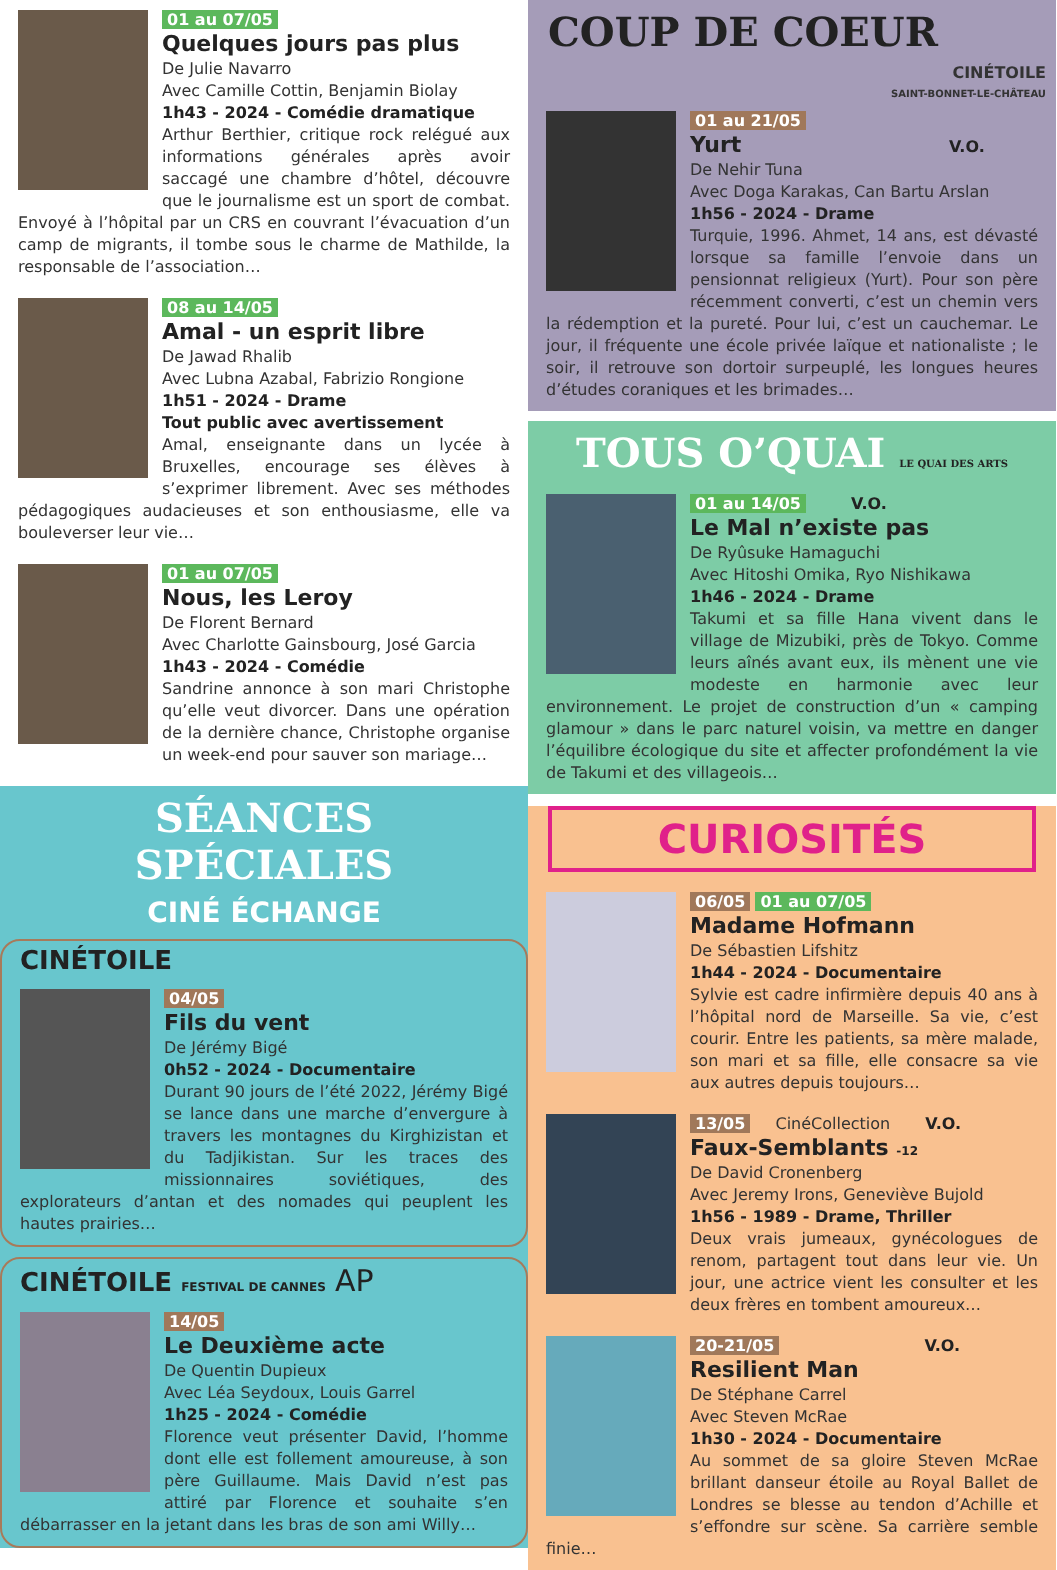01 au 07/05
Quelques jours pas plus
De Julie Navarro
Avec Camille Cottin, Benjamin Biolay
1h43 - 2024 - Comédie dramatique
Arthur Berthier, critique rock relégué aux informations générales après avoir saccagé une chambre d’hôtel, découvre que le journalisme est un sport de combat. Envoyé à l’hôpital par un CRS en couvrant l’évacuation d’un camp de migrants, il tombe sous le charme de Mathilde, la responsable de l’association…
08 au 14/05
Amal - un esprit libre
De Jawad Rhalib
Avec Lubna Azabal, Fabrizio Rongione
1h51 - 2024 - Drame
Tout public avec avertissement
Amal, enseignante dans un lycée à Bruxelles, encourage ses élèves à s’exprimer librement. Avec ses méthodes pédagogiques audacieuses et son enthousiasme, elle va bouleverser leur vie…
01 au 07/05
Nous, les Leroy
De Florent Bernard
Avec Charlotte Gainsbourg, José Garcia
1h43 - 2024 - Comédie
Sandrine annonce à son mari Christophe qu’elle veut divorcer. Dans une opération de la dernière chance, Christophe organise un week-end pour sauver son mariage…
SÉANCES SPÉCIALES
CINÉ ÉCHANGE
CINÉTOILE
04/05
Fils du vent
De Jérémy Bigé
0h52 - 2024 - Documentaire
Durant 90 jours de l’été 2022, Jérémy Bigé se lance dans une marche d’envergure à travers les montagnes du Kirghizistan et du Tadjikistan. Sur les traces des missionnaires soviétiques, des explorateurs d’antan et des nomades qui peuplent les hautes prairies…
CINÉTOILE FESTIVAL DE CANNES AP
14/05
Le Deuxième acte
De Quentin Dupieux
Avec Léa Seydoux, Louis Garrel
1h25 - 2024 - Comédie
Florence veut présenter David, l’homme dont elle est follement amoureuse, à son père Guillaume. Mais David n’est pas attiré par Florence et souhaite s’en débarrasser en la jetant dans les bras de son ami Willy…
COUP DE COEUR
CINÉTOILE
SAINT-BONNET-LE-CHÂTEAU
01 au 21/05
Yurt V.O.
De Nehir Tuna
Avec Doga Karakas, Can Bartu Arslan
1h56 - 2024 - Drame
Turquie, 1996. Ahmet, 14 ans, est dévasté lorsque sa famille l’envoie dans un pensionnat religieux (Yurt). Pour son père récemment converti, c’est un chemin vers la rédemption et la pureté. Pour lui, c’est un cauchemar. Le jour, il fréquente une école privée laïque et nationaliste ; le soir, il retrouve son dortoir surpeuplé, les longues heures d’études coraniques et les brimades…
TOUS O’QUAI LE QUAI DES ARTS
01 au 14/05 V.O.
Le Mal n’existe pas
De Ryûsuke Hamaguchi
Avec Hitoshi Omika, Ryo Nishikawa
1h46 - 2024 - Drame
Takumi et sa fille Hana vivent dans le village de Mizubiki, près de Tokyo. Comme leurs aînés avant eux, ils mènent une vie modeste en harmonie avec leur environnement. Le projet de construction d’un « camping glamour » dans le parc naturel voisin, va mettre en danger l’équilibre écologique du site et affecter profondément la vie de Takumi et des villageois…
CURIOSITÉS
06/05 01 au 07/05
Madame Hofmann
De Sébastien Lifshitz
1h44 - 2024 - Documentaire
Sylvie est cadre infirmière depuis 40 ans à l’hôpital nord de Marseille. Sa vie, c’est courir. Entre les patients, sa mère malade, son mari et sa fille, elle consacre sa vie aux autres depuis toujours…
13/05 CinéCollection V.O.
Faux-Semblants -12
De David Cronenberg
Avec Jeremy Irons, Geneviève Bujold
1h56 - 1989 - Drame, Thriller
Deux vrais jumeaux, gynécologues de renom, partagent tout dans leur vie. Un jour, une actrice vient les consulter et les deux frères en tombent amoureux…
20-21/05 V.O.
Resilient Man
De Stéphane Carrel
Avec Steven McRae
1h30 - 2024 - Documentaire
Au sommet de sa gloire Steven McRae brillant danseur étoile au Royal Ballet de Londres se blesse au tendon d’Achille et s’effondre sur scène. Sa carrière semble finie…